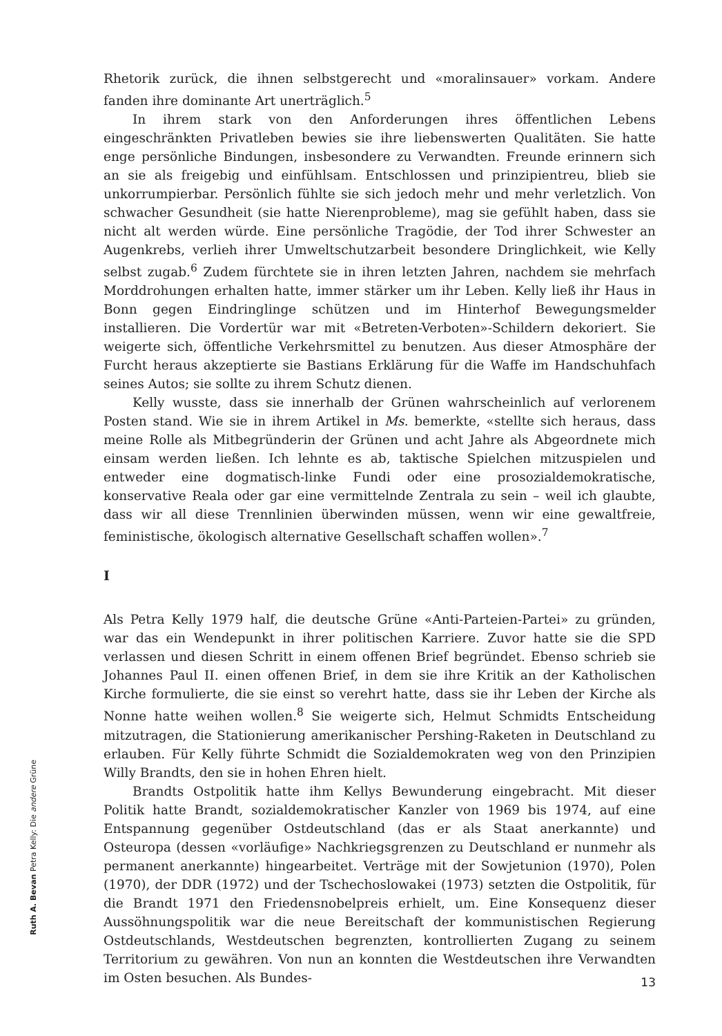Rhetorik zurück, die ihnen selbstgerecht und «moralinsauer» vorkam. Andere fanden ihre dominante Art unerträglich.<sup>5</sup>
In ihrem stark von den Anforderungen ihres öffentlichen Lebens eingeschränkten Privatleben bewies sie ihre liebenswerten Qualitäten. Sie hatte enge persönliche Bindungen, insbesondere zu Verwandten. Freunde erinnern sich an sie als freigebig und einfühlsam. Entschlossen und prinzipientreu, blieb sie unkorrumpierbar. Persönlich fühlte sie sich jedoch mehr und mehr verletzlich. Von schwacher Gesundheit (sie hatte Nierenprobleme), mag sie gefühlt haben, dass sie nicht alt werden würde. Eine persönliche Tragödie, der Tod ihrer Schwester an Augenkrebs, verlieh ihrer Umweltschutzarbeit besondere Dringlichkeit, wie Kelly selbst zugab.<sup>6</sup> Zudem fürchtete sie in ihren letzten Jahren, nachdem sie mehrfach Morddrohungen erhalten hatte, immer stärker um ihr Leben. Kelly ließ ihr Haus in Bonn gegen Eindringlinge schützen und im Hinterhof Bewegungsmelder installieren. Die Vordertür war mit «Betreten-Verboten»-Schildern dekoriert. Sie weigerte sich, öffentliche Verkehrsmittel zu benutzen. Aus dieser Atmosphäre der Furcht heraus akzeptierte sie Bastians Erklärung für die Waffe im Handschuhfach seines Autos; sie sollte zu ihrem Schutz dienen.
Kelly wusste, dass sie innerhalb der Grünen wahrscheinlich auf verlorenem Posten stand. Wie sie in ihrem Artikel in Ms. bemerkte, «stellte sich heraus, dass meine Rolle als Mitbegründerin der Grünen und acht Jahre als Abgeordnete mich einsam werden ließen. Ich lehnte es ab, taktische Spielchen mitzuspielen und entweder eine dogmatisch-linke Fundi oder eine prosozialdemokratische, konservative Reala oder gar eine vermittelnde Zentrala zu sein – weil ich glaubte, dass wir all diese Trennlinien überwinden müssen, wenn wir eine gewaltfreie, feministische, ökologisch alternative Gesellschaft schaffen wollen».<sup>7</sup>
I
Als Petra Kelly 1979 half, die deutsche Grüne «Anti-Parteien-Partei» zu gründen, war das ein Wendepunkt in ihrer politischen Karriere. Zuvor hatte sie die SPD verlassen und diesen Schritt in einem offenen Brief begründet. Ebenso schrieb sie Johannes Paul II. einen offenen Brief, in dem sie ihre Kritik an der Katholischen Kirche formulierte, die sie einst so verehrt hatte, dass sie ihr Leben der Kirche als Nonne hatte weihen wollen.<sup>8</sup> Sie weigerte sich, Helmut Schmidts Entscheidung mitzutragen, die Stationierung amerikanischer Pershing-Raketen in Deutschland zu erlauben. Für Kelly führte Schmidt die Sozialdemokraten weg von den Prinzipien Willy Brandts, den sie in hohen Ehren hielt.
Brandts Ostpolitik hatte ihm Kellys Bewunderung eingebracht. Mit dieser Politik hatte Brandt, sozialdemokratischer Kanzler von 1969 bis 1974, auf eine Entspannung gegenüber Ostdeutschland (das er als Staat anerkannte) und Osteuropa (dessen «vorläufige» Nachkriegsgrenzen zu Deutschland er nunmehr als permanent anerkannte) hingearbeitet. Verträge mit der Sowjetunion (1970), Polen (1970), der DDR (1972) und der Tschechoslowakei (1973) setzten die Ostpolitik, für die Brandt 1971 den Friedensnobelpreis erhielt, um. Eine Konsequenz dieser Aussöhnungspolitik war die neue Bereitschaft der kommunistischen Regierung Ostdeutschlands, Westdeutschen begrenzten, kontrollierten Zugang zu seinem Territorium zu gewähren. Von nun an konnten die Westdeutschen ihre Verwandten im Osten besuchen. Als Bundes-
Ruth A. Bevan Petra Kelly: Die andere Grüne
13